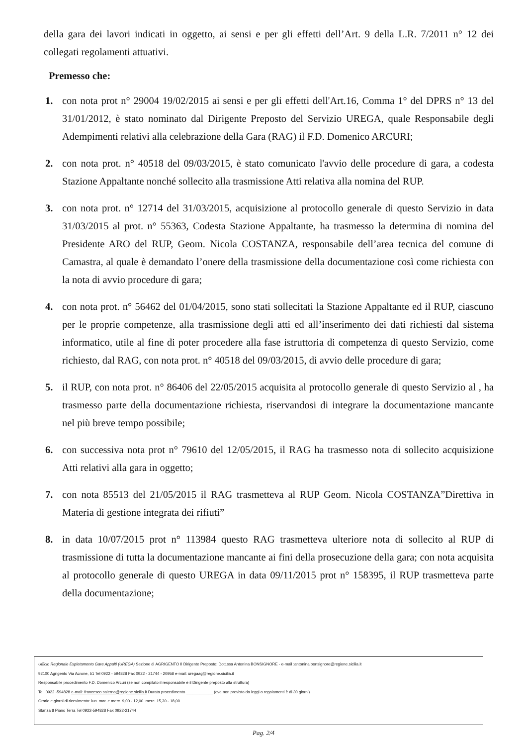della gara dei lavori indicati in oggetto, ai sensi e per gli effetti dell’Art. 9 della L.R. 7/2011 n° 12 dei collegati regolamenti attuativi.
Premesso che:
1. con nota prot n° 29004 19/02/2015 ai sensi e per gli effetti dell'Art.16, Comma 1° del DPRS n° 13 del 31/01/2012, è stato nominato dal Dirigente Preposto del Servizio UREGA, quale Responsabile degli Adempimenti relativi alla celebrazione della Gara (RAG) il F.D. Domenico ARCURI;
2. con nota prot. n° 40518 del 09/03/2015, è stato comunicato l'avvio delle procedure di gara, a codesta Stazione Appaltante nonché sollecito alla trasmissione Atti relativa alla nomina del RUP.
3. con nota prot. n° 12714 del 31/03/2015, acquisizione al protocollo generale di questo Servizio in data 31/03/2015 al prot. n° 55363, Codesta Stazione Appaltante, ha trasmesso la determina di nomina del Presidente ARO del RUP, Geom. Nicola COSTANZA, responsabile dell’area tecnica del comune di Camastra, al quale è demandato l’onere della trasmissione della documentazione così come richiesta con la nota di avvio procedure di gara;
4. con nota prot. n° 56462 del 01/04/2015, sono stati sollecitati la Stazione Appaltante ed il RUP, ciascuno per le proprie competenze, alla trasmissione degli atti ed all’inserimento dei dati richiesti dal sistema informatico, utile al fine di poter procedere alla fase istruttoria di competenza di questo Servizio, come richiesto, dal RAG, con nota prot. n° 40518 del 09/03/2015, di avvio delle procedure di gara;
5. il RUP, con nota prot. n° 86406 del 22/05/2015 acquisita al protocollo generale di questo Servizio al , ha trasmesso parte della documentazione richiesta, riservandosi di integrare la documentazione mancante nel più breve tempo possibile;
6. con successiva nota prot n° 79610 del 12/05/2015, il RAG ha trasmesso nota di sollecito acquisizione Atti relativi alla gara in oggetto;
7. con nota 85513 del 21/05/2015 il RAG trasmetteva al RUP Geom. Nicola COSTANZA”Direttiva in Materia di gestione integrata dei rifiuti”
8. in data 10/07/2015 prot n° 113984 questo RAG trasmetteva ulteriore nota di sollecito al RUP di trasmissione di tutta la documentazione mancante ai fini della prosecuzione della gara; con nota acquisita al protocollo generale di questo UREGA in data 09/11/2015 prot n° 158395, il RUP trasmetteva parte della documentazione;
Ufficio Regionale Espletamento Gare Appalti (UREGA) Sezione di AGRIGENTO Il Dirigente Preposto: Dott.ssa Antonina BONSIGNORE - e-mail :antonina.bonsignore@regione.sicilia.it
92100 Agrigento Via Acrone, 51 Tel 0922 - 594828 Fax 0922 - 21744 - 20958 e-mail: uregaag@regione.sicilia.it
Responsabile procedimento F.D. Domenico Arcuri (se non compilato il responsabile è il Dirigente preposto alla struttura)
Tel. 0922 -594828 e-mail: francesco.salerno@regione.sicilia.it Durata procedimento ____________ (ove non previsto da leggi o regolamenti è di 30 giorni)
Orario e giorni di ricevimento: lun. mar. e merc. 9,00 - 12,00. merc. 15,30 - 18,00
Stanza 8 Piano Terra Tel 0922-594828 Fax 0922-21744
Pag. 2/4